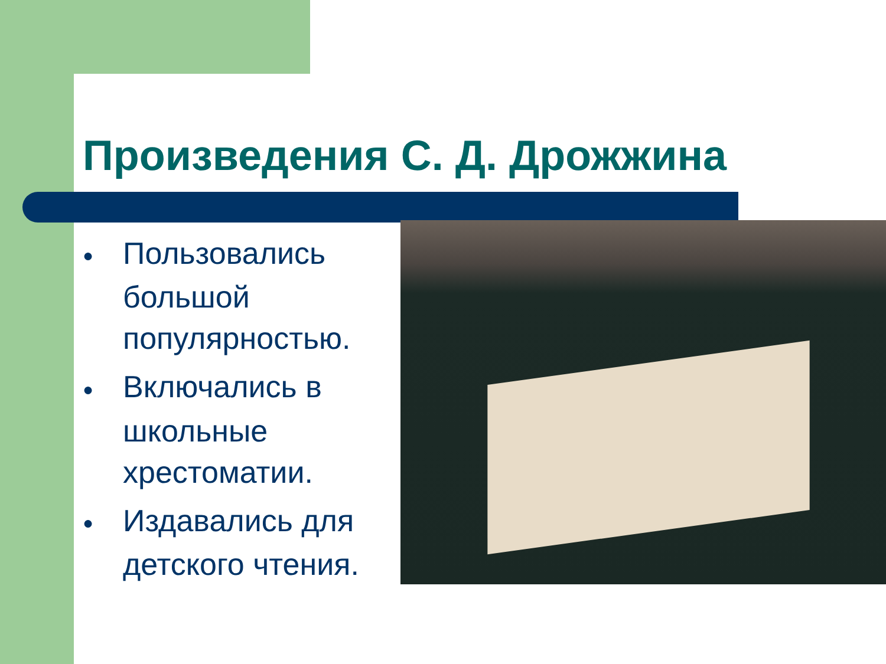Произведения С. Д. Дрожжина
● Пользовались большой популярностью.
● Включались в школьные хрестоматии.
● Издавались для детского чтения.